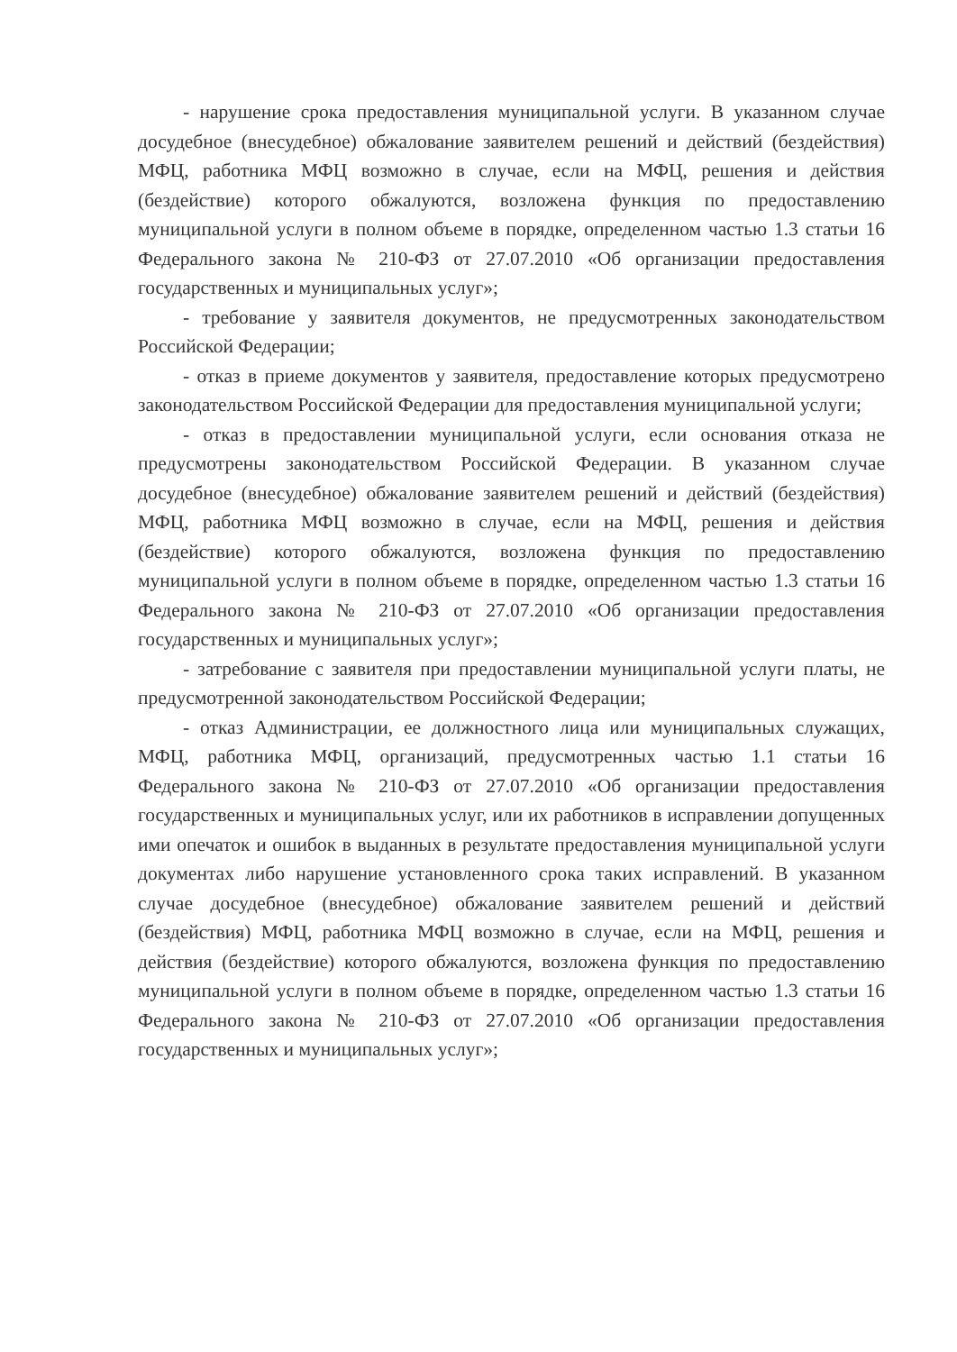- нарушение срока предоставления муниципальной услуги. В указанном случае досудебное (внесудебное) обжалование заявителем решений и действий (бездействия) МФЦ, работника МФЦ возможно в случае, если на МФЦ, решения и действия (бездействие) которого обжалуются, возложена функция по предоставлению муниципальной услуги в полном объеме в порядке, определенном частью 1.3 статьи 16 Федерального закона № 210-ФЗ от 27.07.2010 «Об организации предоставления государственных и муниципальных услуг»;
- требование у заявителя документов, не предусмотренных законодательством Российской Федерации;
- отказ в приеме документов у заявителя, предоставление которых предусмотрено законодательством Российской Федерации для предоставления муниципальной услуги;
- отказ в предоставлении муниципальной услуги, если основания отказа не предусмотрены законодательством Российской Федерации. В указанном случае досудебное (внесудебное) обжалование заявителем решений и действий (бездействия) МФЦ, работника МФЦ возможно в случае, если на МФЦ, решения и действия (бездействие) которого обжалуются, возложена функция по предоставлению муниципальной услуги в полном объеме в порядке, определенном частью 1.3 статьи 16 Федерального закона № 210-ФЗ от 27.07.2010 «Об организации предоставления государственных и муниципальных услуг»;
- затребование с заявителя при предоставлении муниципальной услуги платы, не предусмотренной законодательством Российской Федерации;
- отказ Администрации, ее должностного лица или муниципальных служащих, МФЦ, работника МФЦ, организаций, предусмотренных частью 1.1 статьи 16 Федерального закона № 210-ФЗ от 27.07.2010 «Об организации предоставления государственных и муниципальных услуг, или их работников в исправлении допущенных ими опечаток и ошибок в выданных в результате предоставления муниципальной услуги документах либо нарушение установленного срока таких исправлений. В указанном случае досудебное (внесудебное) обжалование заявителем решений и действий (бездействия) МФЦ, работника МФЦ возможно в случае, если на МФЦ, решения и действия (бездействие) которого обжалуются, возложена функция по предоставлению муниципальной услуги в полном объеме в порядке, определенном частью 1.3 статьи 16 Федерального закона № 210-ФЗ от 27.07.2010 «Об организации предоставления государственных и муниципальных услуг»;